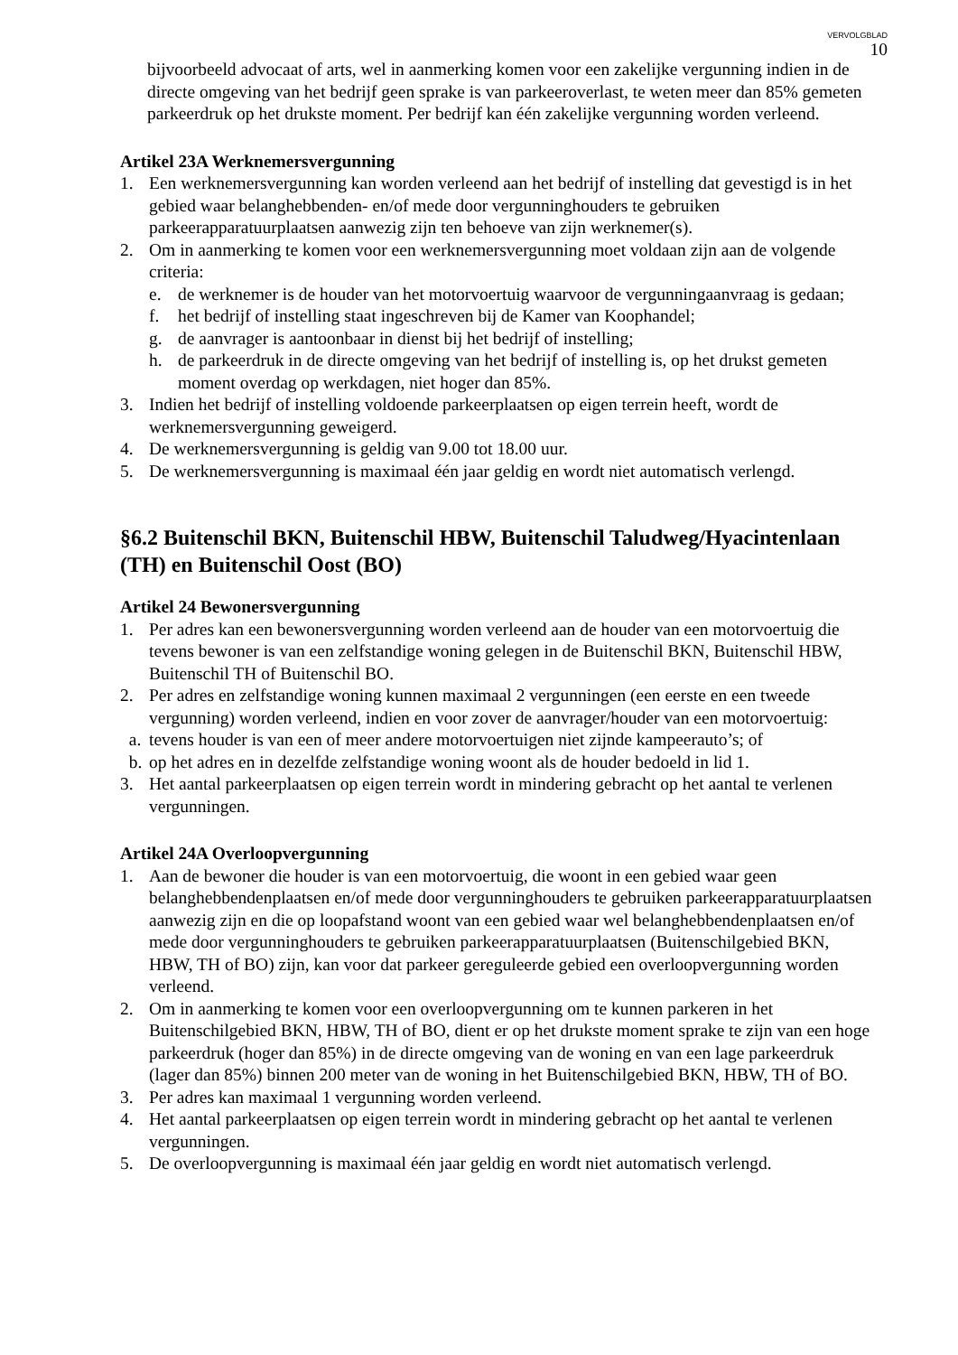VERVOLGBLAD
10
bijvoorbeeld advocaat of arts, wel in aanmerking komen voor een zakelijke vergunning indien in de directe omgeving van het bedrijf geen sprake is van parkeeroverlast, te weten meer dan 85% gemeten parkeerdruk op het drukste moment. Per bedrijf kan één zakelijke vergunning worden verleend.
Artikel 23A Werknemersvergunning
1. Een werknemersvergunning kan worden verleend aan het bedrijf of instelling dat gevestigd is in het gebied waar belanghebbenden- en/of mede door vergunninghouders te gebruiken parkeerapparatuurplaatsen aanwezig zijn ten behoeve van zijn werknemer(s).
2. Om in aanmerking te komen voor een werknemersvergunning moet voldaan zijn aan de volgende criteria:
e. de werknemer is de houder van het motorvoertuig waarvoor de vergunningaanvraag is gedaan;
f. het bedrijf of instelling staat ingeschreven bij de Kamer van Koophandel;
g. de aanvrager is aantoonbaar in dienst bij het bedrijf of instelling;
h. de parkeerdruk in de directe omgeving van het bedrijf of instelling is, op het drukst gemeten moment overdag op werkdagen, niet hoger dan 85%.
3. Indien het bedrijf of instelling voldoende parkeerplaatsen op eigen terrein heeft, wordt de werknemersvergunning geweigerd.
4. De werknemersvergunning is geldig van 9.00 tot 18.00 uur.
5. De werknemersvergunning is maximaal één jaar geldig en wordt niet automatisch verlengd.
§6.2 Buitenschil BKN, Buitenschil HBW, Buitenschil Taludweg/Hyacintenlaan (TH) en Buitenschil Oost (BO)
Artikel 24 Bewonersvergunning
1. Per adres kan een bewonersvergunning worden verleend aan de houder van een motorvoertuig die tevens bewoner is van een zelfstandige woning gelegen in de Buitenschil BKN, Buitenschil HBW, Buitenschil TH of Buitenschil BO.
2. Per adres en zelfstandige woning kunnen maximaal 2 vergunningen (een eerste en een tweede vergunning) worden verleend, indien en voor zover de aanvrager/houder van een motorvoertuig:
a. tevens houder is van een of meer andere motorvoertuigen niet zijnde kampeerauto’s; of
b. op het adres en in dezelfde zelfstandige woning woont als de houder bedoeld in lid 1.
3. Het aantal parkeerplaatsen op eigen terrein wordt in mindering gebracht op het aantal te verlenen vergunningen.
Artikel 24A Overloopvergunning
1. Aan de bewoner die houder is van een motorvoertuig, die woont in een gebied waar geen belanghebbendenplaatsen en/of mede door vergunninghouders te gebruiken parkeerapparatuurplaatsen aanwezig zijn en die op loopafstand woont van een gebied waar wel belanghebbendenplaatsen en/of mede door vergunninghouders te gebruiken parkeerapparatuurplaatsen (Buitenschilgebied BKN, HBW, TH of BO) zijn, kan voor dat parkeer gereguleerde gebied een overloopvergunning worden verleend.
2. Om in aanmerking te komen voor een overloopvergunning om te kunnen parkeren in het Buitenschilgebied BKN, HBW, TH of BO, dient er op het drukste moment sprake te zijn van een hoge parkeerdruk (hoger dan 85%) in de directe omgeving van de woning en van een lage parkeerdruk (lager dan 85%) binnen 200 meter van de woning in het Buitenschilgebied BKN, HBW, TH of BO.
3. Per adres kan maximaal 1 vergunning worden verleend.
4. Het aantal parkeerplaatsen op eigen terrein wordt in mindering gebracht op het aantal te verlenen vergunningen.
5. De overloopvergunning is maximaal één jaar geldig en wordt niet automatisch verlengd.